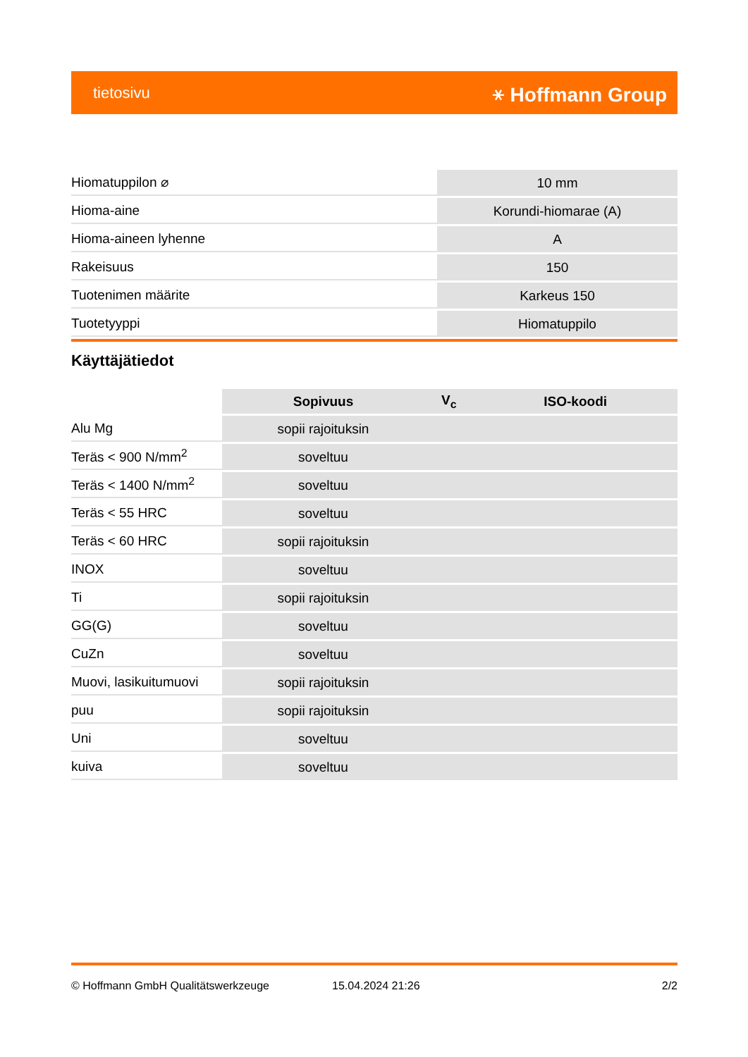tietosivu ⚹ Hoffmann Group
| Hiomatuppilon ⌀ | 10 mm |
| Hioma-aine | Korundi-hiomarae (A) |
| Hioma-aineen lyhenne | A |
| Rakeisuus | 150 |
| Tuotenimen määrite | Karkeus 150 |
| Tuotetyyppi | Hiomatuppilo |
Käyttäjätiedot
| | Sopivuus | V<sub>c</sub> | ISO-koodi |
| --- | --- | --- | --- |
| Alu Mg | sopii rajoituksin | | |
| Teräs < 900 N/mm<sup>2</sup> | soveltuu | | |
| Teräs < 1400 N/mm<sup>2</sup> | soveltuu | | |
| Teräs < 55 HRC | soveltuu | | |
| Teräs < 60 HRC | sopii rajoituksin | | |
| INOX | soveltuu | | |
| Ti | sopii rajoituksin | | |
| GG(G) | soveltuu | | |
| CuZn | soveltuu | | |
| Muovi, lasikuitumuovi | sopii rajoituksin | | |
| puu | sopii rajoituksin | | |
| Uni | soveltuu | | |
| kuiva | soveltuu | | |
© Hoffmann GmbH Qualitätswerkzeuge 15.04.2024 21:26 2/2